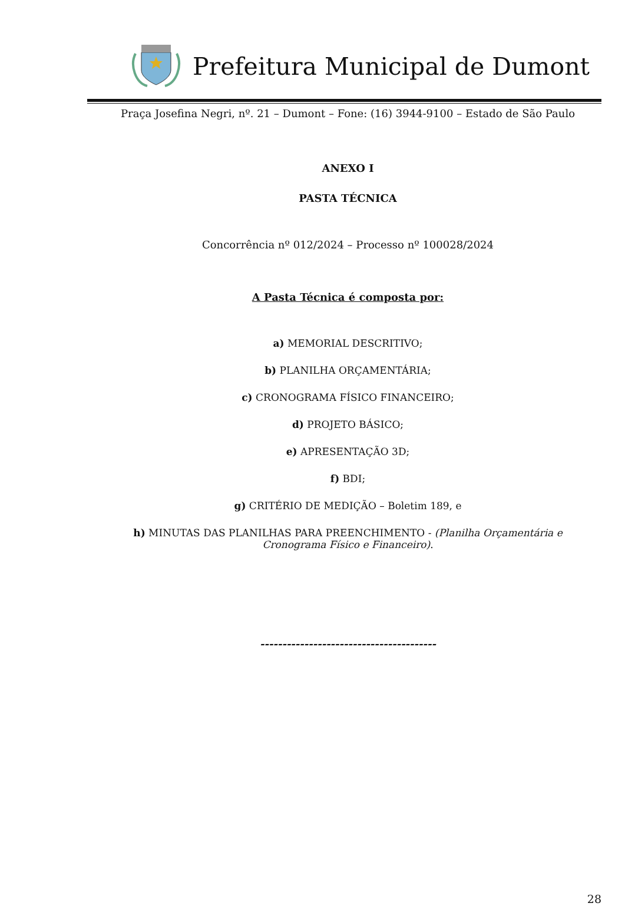Prefeitura Municipal de Dumont
Praça Josefina Negri, nº. 21 – Dumont – Fone: (16) 3944-9100 – Estado de São Paulo
ANEXO I
PASTA TÉCNICA
Concorrência nº 012/2024 – Processo nº 100028/2024
A Pasta Técnica é composta por:
a) MEMORIAL DESCRITIVO;
b) PLANILHA ORÇAMENTÁRIA;
c) CRONOGRAMA FÍSICO FINANCEIRO;
d) PROJETO BÁSICO;
e) APRESENTAÇÃO 3D;
f) BDI;
g) CRITÉRIO DE MEDIÇÃO – Boletim 189, e
h) MINUTAS DAS PLANILHAS PARA PREENCHIMENTO - (Planilha Orçamentária e
Cronograma Físico e Financeiro).
----------------------------------------
28